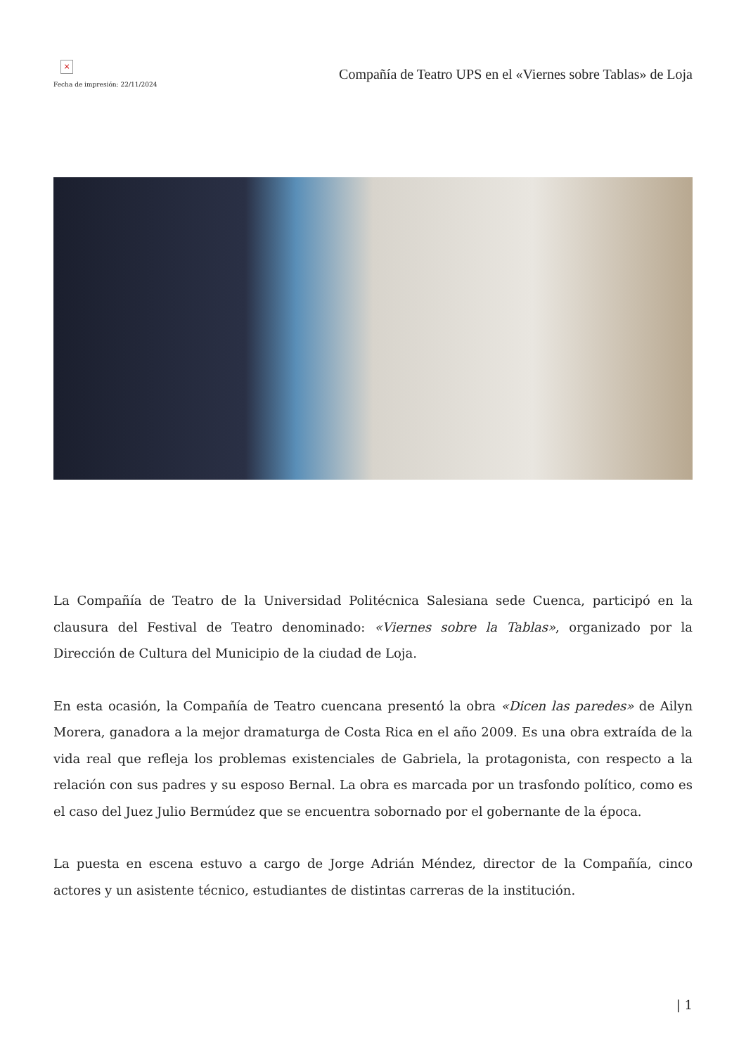×
Fecha de impresión: 22/11/2024
Compañía de Teatro UPS en el «Viernes sobre Tablas» de Loja
La Compañía de Teatro de la Universidad Politécnica Salesiana sede Cuenca, participó en la clausura del Festival de Teatro denominado: «Viernes sobre la Tablas», organizado por la Dirección de Cultura del Municipio de la ciudad de Loja.
En esta ocasión, la Compañía de Teatro cuencana presentó la obra «Dicen las paredes» de Ailyn Morera, ganadora a la mejor dramaturga de Costa Rica en el año 2009. Es una obra extraída de la vida real que refleja los problemas existenciales de Gabriela, la protagonista, con respecto a la relación con sus padres y su esposo Bernal. La obra es marcada por un trasfondo político, como es el caso del Juez Julio Bermúdez que se encuentra sobornado por el gobernante de la época.
La puesta en escena estuvo a cargo de Jorge Adrián Méndez, director de la Compañía, cinco actores y un asistente técnico, estudiantes de distintas carreras de la institución.
| 1